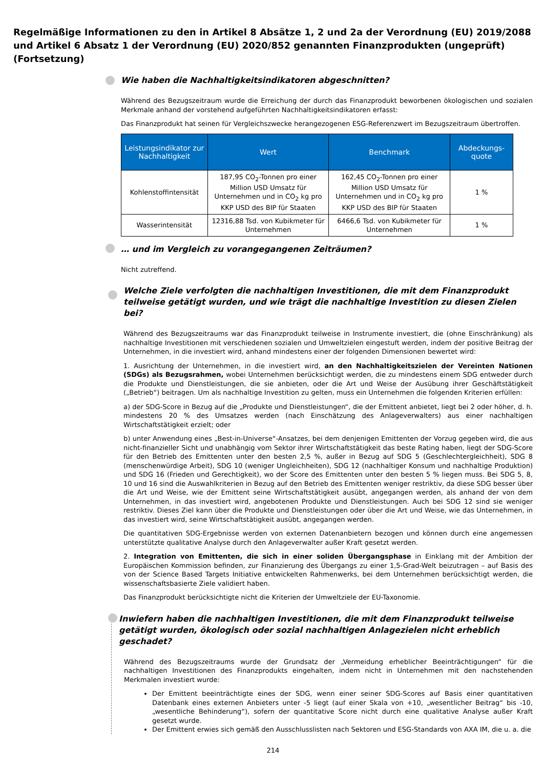Regelmäßige Informationen zu den in Artikel 8 Absätze 1, 2 und 2a der Verordnung (EU) 2019/2088 und Artikel 6 Absatz 1 der Verordnung (EU) 2020/852 genannten Finanzprodukten (ungeprüft) (Fortsetzung)
Wie haben die Nachhaltigkeitsindikatoren abgeschnitten?
Während des Bezugszeitraum wurde die Erreichung der durch das Finanzprodukt beworbenen ökologischen und sozialen Merkmale anhand der vorstehend aufgeführten Nachhaltigkeitsindikatoren erfasst:
Das Finanzprodukt hat seinen für Vergleichszwecke herangezogenen ESG-Referenzwert im Bezugszeitraum übertroffen.
| Leistungsindikator zur Nachhaltigkeit | Wert | Benchmark | Abdeckungs-quote |
| --- | --- | --- | --- |
| Kohlenstoffintensität | 187,95 CO<sub>2</sub>-Tonnen pro einer Million USD Umsatz für Unternehmen und in CO<sub>2</sub> kg pro KKP USD des BIP für Staaten | 162,45 CO<sub>2</sub>-Tonnen pro einer Million USD Umsatz für Unternehmen und in CO<sub>2</sub> kg pro KKP USD des BIP für Staaten | 1 % |
| Wasserintensität | 12316,88 Tsd. von Kubikmeter für Unternehmen | 6466,6 Tsd. von Kubikmeter für Unternehmen | 1 % |
… und im Vergleich zu vorangegangenen Zeiträumen?
Nicht zutreffend.
Welche Ziele verfolgten die nachhaltigen Investitionen, die mit dem Finanzprodukt teilweise getätigt wurden, und wie trägt die nachhaltige Investition zu diesen Zielen bei?
Während des Bezugszeitraums war das Finanzprodukt teilweise in Instrumente investiert, die (ohne Einschränkung) als nachhaltige Investitionen mit verschiedenen sozialen und Umweltzielen eingestuft werden, indem der positive Beitrag der Unternehmen, in die investiert wird, anhand mindestens einer der folgenden Dimensionen bewertet wird:
1. Ausrichtung der Unternehmen, in die investiert wird, an den Nachhaltigkeitszielen der Vereinten Nationen (SDGs) als Bezugsrahmen, wobei Unternehmen berücksichtigt werden, die zu mindestens einem SDG entweder durch die Produkte und Dienstleistungen, die sie anbieten, oder die Art und Weise der Ausübung ihrer Geschäftstätigkeit („Betrieb“) beitragen. Um als nachhaltige Investition zu gelten, muss ein Unternehmen die folgenden Kriterien erfüllen:
a) der SDG-Score in Bezug auf die „Produkte und Dienstleistungen“, die der Emittent anbietet, liegt bei 2 oder höher, d. h. mindestens 20 % des Umsatzes werden (nach Einschätzung des Anlageverwalters) aus einer nachhaltigen Wirtschaftstätigkeit erzielt; oder
b) unter Anwendung eines „Best-in-Universe“-Ansatzes, bei dem denjenigen Emittenten der Vorzug gegeben wird, die aus nicht-finanzieller Sicht und unabhängig vom Sektor ihrer Wirtschaftstätigkeit das beste Rating haben, liegt der SDG-Score für den Betrieb des Emittenten unter den besten 2,5 %, außer in Bezug auf SDG 5 (Geschlechtergleichheit), SDG 8 (menschenwürdige Arbeit), SDG 10 (weniger Ungleichheiten), SDG 12 (nachhaltiger Konsum und nachhaltige Produktion) und SDG 16 (Frieden und Gerechtigkeit), wo der Score des Emittenten unter den besten 5 % liegen muss. Bei SDG 5, 8, 10 und 16 sind die Auswahlkriterien in Bezug auf den Betrieb des Emittenten weniger restriktiv, da diese SDG besser über die Art und Weise, wie der Emittent seine Wirtschaftstätigkeit ausübt, angegangen werden, als anhand der von dem Unternehmen, in das investiert wird, angebotenen Produkte und Dienstleistungen. Auch bei SDG 12 sind sie weniger restriktiv. Dieses Ziel kann über die Produkte und Dienstleistungen oder über die Art und Weise, wie das Unternehmen, in das investiert wird, seine Wirtschaftstätigkeit ausübt, angegangen werden.
Die quantitativen SDG-Ergebnisse werden von externen Datenanbietern bezogen und können durch eine angemessen unterstützte qualitative Analyse durch den Anlageverwalter außer Kraft gesetzt werden.
2. Integration von Emittenten, die sich in einer soliden Übergangsphase in Einklang mit der Ambition der Europäischen Kommission befinden, zur Finanzierung des Übergangs zu einer 1,5-Grad-Welt beizutragen – auf Basis des von der Science Based Targets Initiative entwickelten Rahmenwerks, bei dem Unternehmen berücksichtigt werden, die wissenschaftsbasierte Ziele validiert haben.
Das Finanzprodukt berücksichtigte nicht die Kriterien der Umweltziele der EU-Taxonomie.
Inwiefern haben die nachhaltigen Investitionen, die mit dem Finanzprodukt teilweise getätigt wurden, ökologisch oder sozial nachhaltigen Anlagezielen nicht erheblich geschadet?
Während des Bezugszeitraums wurde der Grundsatz der „Vermeidung erheblicher Beeinträchtigungen“ für die nachhaltigen Investitionen des Finanzprodukts eingehalten, indem nicht in Unternehmen mit den nachstehenden Merkmalen investiert wurde:
Der Emittent beeinträchtigte eines der SDG, wenn einer seiner SDG-Scores auf Basis einer quantitativen Datenbank eines externen Anbieters unter -5 liegt (auf einer Skala von +10, „wesentlicher Beitrag“ bis -10, „wesentliche Behinderung“), sofern der quantitative Score nicht durch eine qualitative Analyse außer Kraft gesetzt wurde.
Der Emittent erwies sich gemäß den Ausschlusslisten nach Sektoren und ESG-Standards von AXA IM, die u. a. die
214